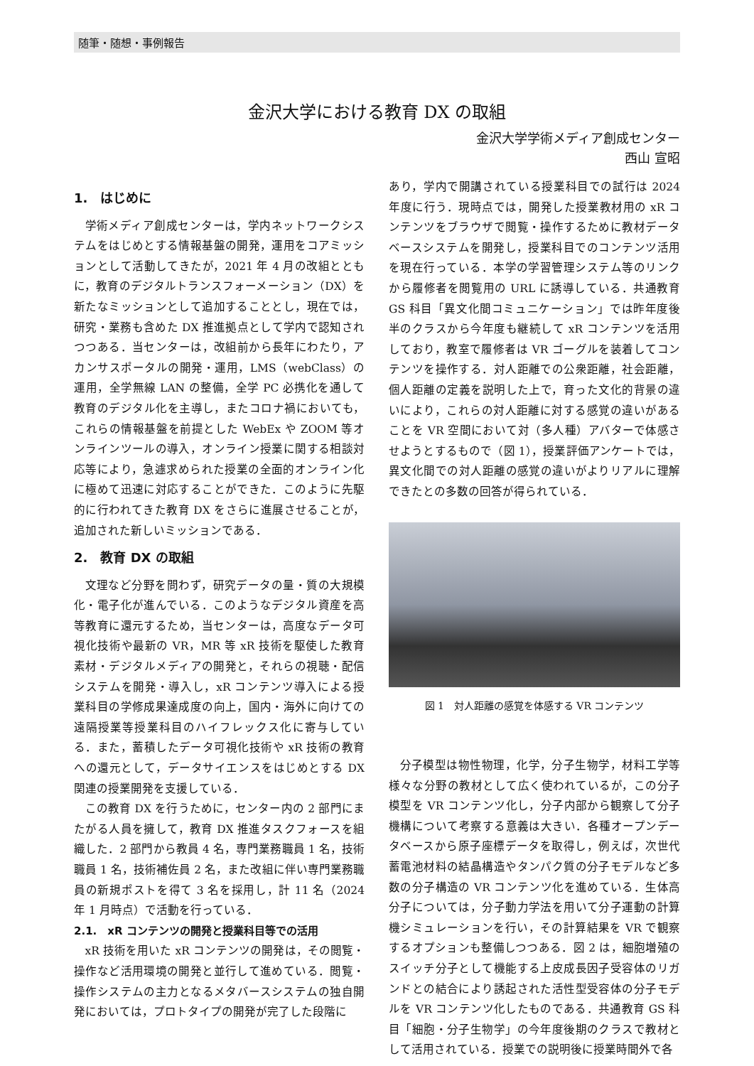随筆・随想・事例報告
金沢大学における教育 DX の取組
金沢大学学術メディア創成センター
西山 宣昭
1.　はじめに
学術メディア創成センターは，学内ネットワークシステムをはじめとする情報基盤の開発，運用をコアミッションとして活動してきたが，2021 年 4 月の改組とともに，教育のデジタルトランスフォーメーション（DX）を新たなミッションとして追加することとし，現在では，研究・業務も含めた DX 推進拠点として学内で認知されつつある．当センターは，改組前から長年にわたり，アカンサスポータルの開発・運用，LMS（webClass）の運用，全学無線 LAN の整備，全学 PC 必携化を通して教育のデジタル化を主導し，またコロナ禍においても，これらの情報基盤を前提とした WebEx や ZOOM 等オンラインツールの導入，オンライン授業に関する相談対応等により，急遽求められた授業の全面的オンライン化に極めて迅速に対応することができた．このように先駆的に行われてきた教育 DX をさらに進展させることが，追加された新しいミッションである．
2.　教育 DX の取組
文理など分野を問わず，研究データの量・質の大規模化・電子化が進んでいる．このようなデジタル資産を高等教育に還元するため，当センターは，高度なデータ可視化技術や最新の VR，MR 等 xR 技術を駆使した教育素材・デジタルメディアの開発と，それらの視聴・配信システムを開発・導入し，xR コンテンツ導入による授業科目の学修成果達成度の向上，国内・海外に向けての遠隔授業等授業科目のハイフレックス化に寄与している．また，蓄積したデータ可視化技術や xR 技術の教育への還元として，データサイエンスをはじめとする DX 関連の授業開発を支援している．
この教育 DX を行うために，センター内の 2 部門にまたがる人員を擁して，教育 DX 推進タスクフォースを組織した．2 部門から教員 4 名，専門業務職員 1 名，技術職員 1 名，技術補佐員 2 名，また改組に伴い専門業務職員の新規ポストを得て 3 名を採用し，計 11 名（2024 年 1 月時点）で活動を行っている．
2.1.　xR コンテンツの開発と授業科目等での活用
xR 技術を用いた xR コンテンツの開発は，その閲覧・操作など活用環境の開発と並行して進めている．閲覧・操作システムの主力となるメタバースシステムの独自開発においては，プロトタイプの開発が完了した段階に
あり，学内で開講されている授業科目での試行は 2024 年度に行う．現時点では，開発した授業教材用の xR コンテンツをブラウザで閲覧・操作するために教材データベースシステムを開発し，授業科目でのコンテンツ活用を現在行っている．本学の学習管理システム等のリンクから履修者を閲覧用の URL に誘導している．共通教育 GS 科目「異文化間コミュニケーション」では昨年度後半のクラスから今年度も継続して xR コンテンツを活用しており，教室で履修者は VR ゴーグルを装着してコンテンツを操作する．対人距離での公衆距離，社会距離，個人距離の定義を説明した上で，育った文化的背景の違いにより，これらの対人距離に対する感覚の違いがあることを VR 空間において対（多人種）アバターで体感させようとするもので（図 1），授業評価アンケートでは，異文化間での対人距離の感覚の違いがよりリアルに理解できたとの多数の回答が得られている．
図 1　対人距離の感覚を体感する VR コンテンツ
分子模型は物性物理，化学，分子生物学，材料工学等様々な分野の教材として広く使われているが，この分子模型を VR コンテンツ化し，分子内部から観察して分子機構について考察する意義は大きい．各種オープンデータベースから原子座標データを取得し，例えば，次世代蓄電池材料の結晶構造やタンパク質の分子モデルなど多数の分子構造の VR コンテンツ化を進めている．生体高分子については，分子動力学法を用いて分子運動の計算機シミュレーションを行い，その計算結果を VR で観察するオプションも整備しつつある．図 2 は，細胞増殖のスイッチ分子として機能する上皮成長因子受容体のリガンドとの結合により誘起された活性型受容体の分子モデルを VR コンテンツ化したものである．共通教育 GS 科目「細胞・分子生物学」の今年度後期のクラスで教材として活用されている．授業での説明後に授業時間外で各